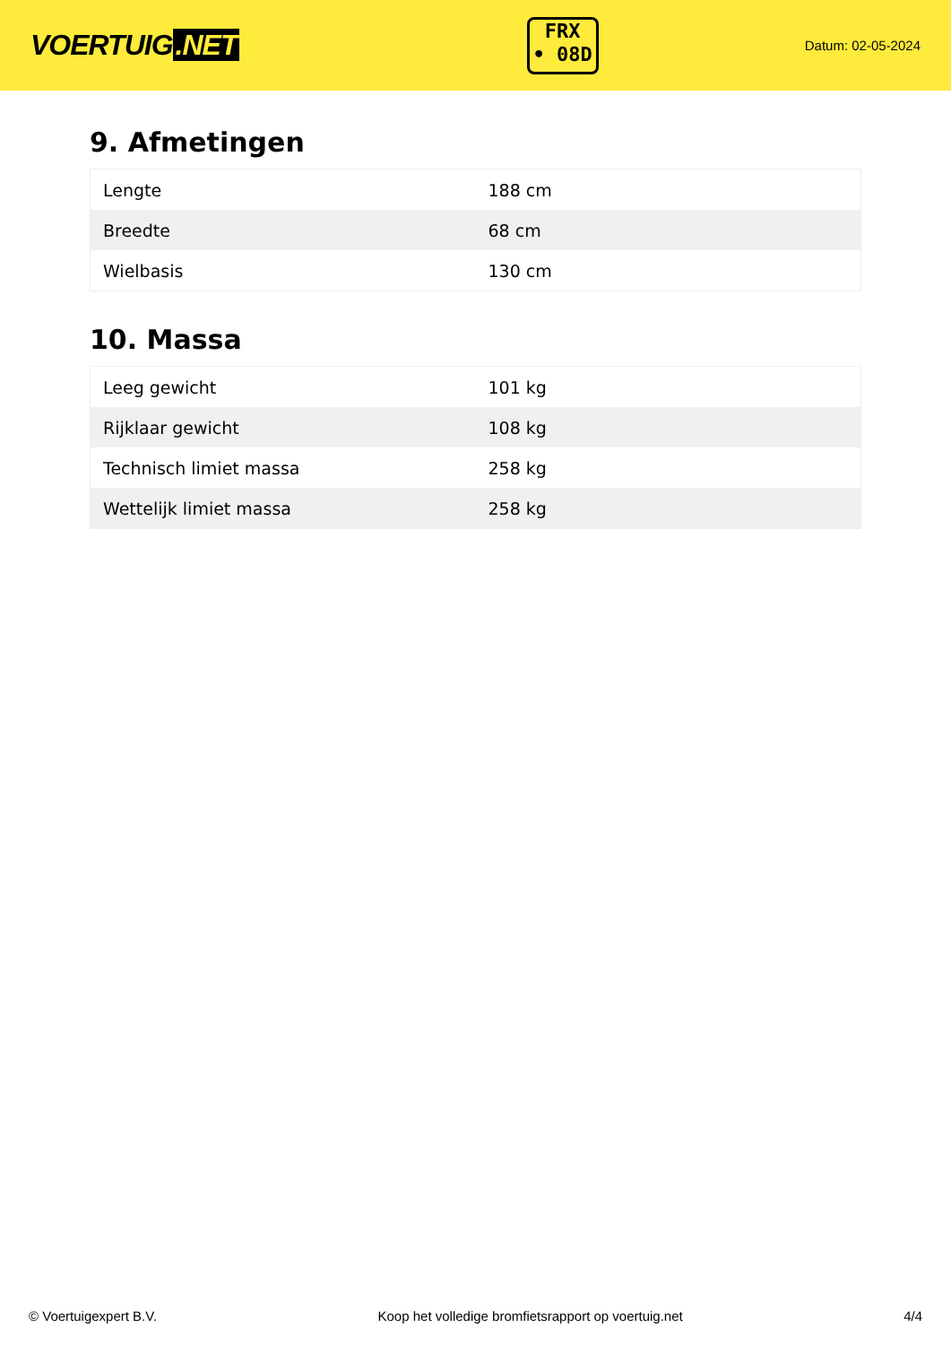VOERTUIG.NET
FRX
• 08D
Datum: 02-05-2024
9. Afmetingen
| Lengte | 188 cm |
| Breedte | 68 cm |
| Wielbasis | 130 cm |
10. Massa
| Leeg gewicht | 101 kg |
| Rijklaar gewicht | 108 kg |
| Technisch limiet massa | 258 kg |
| Wettelijk limiet massa | 258 kg |
© Voertuigexpert B.V. Koop het volledige bromfietsrapport op voertuig.net 4/4